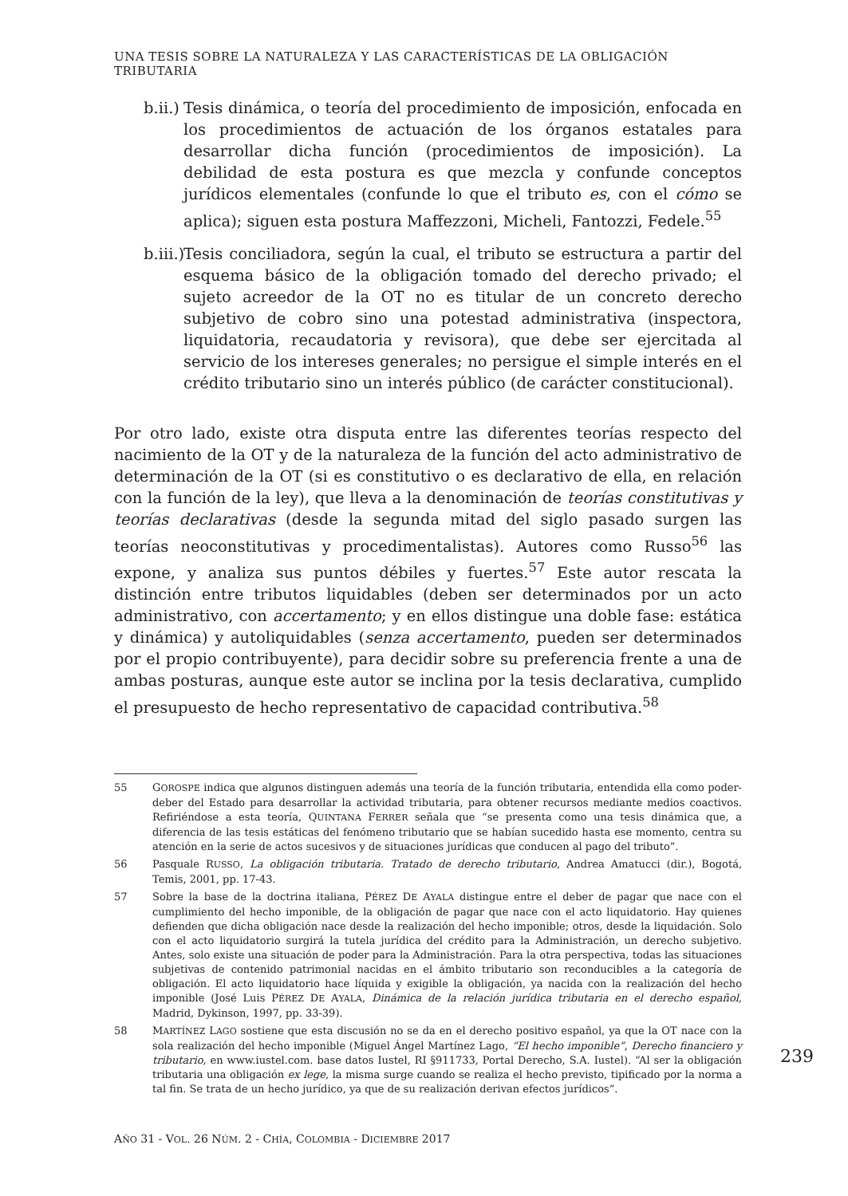UNA TESIS SOBRE LA NATURALEZA Y LAS CARACTERÍSTICAS DE LA OBLIGACIÓN TRIBUTARIA
b.ii.)
Tesis dinámica, o teoría del procedimiento de imposición, enfocada en los procedimientos de actuación de los órganos estatales para desarrollar dicha función (procedimientos de imposición). La debilidad de esta postura es que mezcla y confunde conceptos jurídicos elementales (confunde lo que el tributo es, con el cómo se aplica); siguen esta postura Maffezzoni, Micheli, Fantozzi, Fedele.<sup>55</sup>
b.iii.)
Tesis conciliadora, según la cual, el tributo se estructura a partir del esquema básico de la obligación tomado del derecho privado; el sujeto acreedor de la OT no es titular de un concreto derecho subjetivo de cobro sino una potestad administrativa (inspectora, liquidatoria, recaudatoria y revisora), que debe ser ejercitada al servicio de los intereses generales; no persigue el simple interés en el crédito tributario sino un interés público (de carácter constitucional).
Por otro lado, existe otra disputa entre las diferentes teorías respecto del nacimiento de la OT y de la naturaleza de la función del acto administrativo de determinación de la OT (si es constitutivo o es declarativo de ella, en relación con la función de la ley), que lleva a la denominación de teorías constitutivas y teorías declarativas (desde la segunda mitad del siglo pasado surgen las teorías neoconstitutivas y procedimentalistas). Autores como Russo<sup>56</sup> las expone, y analiza sus puntos débiles y fuertes.<sup>57</sup> Este autor rescata la distinción entre tributos liquidables (deben ser determinados por un acto administrativo, con accertamento; y en ellos distingue una doble fase: estática y dinámica) y autoliquidables (senza accertamento, pueden ser determinados por el propio contribuyente), para decidir sobre su preferencia frente a una de ambas posturas, aunque este autor se inclina por la tesis declarativa, cumplido el presupuesto de hecho representativo de capacidad contributiva.<sup>58</sup>
55 GOROSPE indica que algunos distinguen además una teoría de la función tributaria, entendida ella como poder-deber del Estado para desarrollar la actividad tributaria, para obtener recursos mediante medios coactivos. Refiriéndose a esta teoría, QUINTANA FERRER señala que “se presenta como una tesis dinámica que, a diferencia de las tesis estáticas del fenómeno tributario que se habían sucedido hasta ese momento, centra su atención en la serie de actos sucesivos y de situaciones jurídicas que conducen al pago del tributo”.
56 Pasquale RUSSO, La obligación tributaria. Tratado de derecho tributario, Andrea Amatucci (dir.), Bogotá, Temis, 2001, pp. 17-43.
57 Sobre la base de la doctrina italiana, PÉREZ DE AYALA distingue entre el deber de pagar que nace con el cumplimiento del hecho imponible, de la obligación de pagar que nace con el acto liquidatorio. Hay quienes defienden que dicha obligación nace desde la realización del hecho imponible; otros, desde la liquidación. Solo con el acto liquidatorio surgirá la tutela jurídica del crédito para la Administración, un derecho subjetivo. Antes, solo existe una situación de poder para la Administración. Para la otra perspectiva, todas las situaciones subjetivas de contenido patrimonial nacidas en el ámbito tributario son reconducibles a la categoría de obligación. El acto liquidatorio hace líquida y exigible la obligación, ya nacida con la realización del hecho imponible (José Luis PÉREZ DE AYALA, Dinámica de la relación jurídica tributaria en el derecho español, Madrid, Dykinson, 1997, pp. 33-39).
58 MARTÍNEZ LAGO sostiene que esta discusión no se da en el derecho positivo español, ya que la OT nace con la sola realización del hecho imponible (Miguel Ángel Martínez Lago, “El hecho imponible”, Derecho financiero y tributario, en www.iustel.com. base datos Iustel, RI §911733, Portal Derecho, S.A. Iustel). “Al ser la obligación tributaria una obligación ex lege, la misma surge cuando se realiza el hecho previsto, tipificado por la norma a tal fin. Se trata de un hecho jurídico, ya que de su realización derivan efectos jurídicos”.
239
AÑO 31 - VOL. 26 NÚM. 2 - CHÍA, COLOMBIA - DICIEMBRE 2017